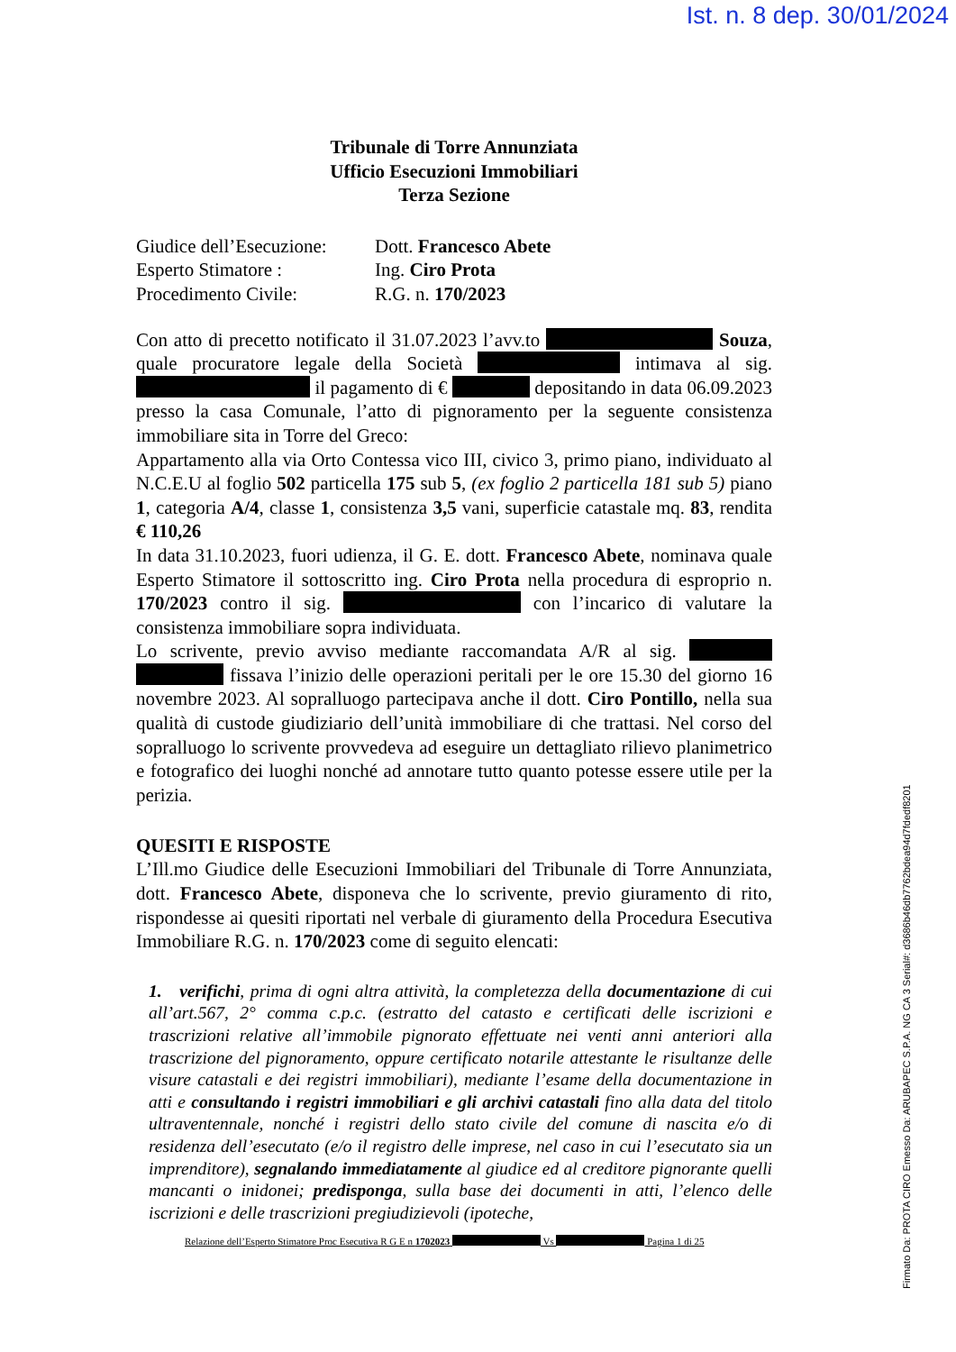Ist. n. 8 dep. 30/01/2024
Firmato Da: PROTA CIRO Emesso Da: ARUBAPEC S.P.A. NG CA 3 Serial#: d3686b46db7762bdea94d7fdedf8201
Tribunale di Torre Annunziata
Ufficio Esecuzioni Immobiliari
Terza Sezione
Giudice dell’Esecuzione: Dott. Francesco Abete Esperto Stimatore : Ing. Ciro Prota Procedimento Civile: R.G. n. 170/2023
Con atto di precetto notificato il 31.07.2023 l’avv.to Souza, quale procuratore legale della Società intimava al sig. il pagamento di € depositando in data 06.09.2023 presso la casa Comunale, l’atto di pignoramento per la seguente consistenza immobiliare sita in Torre del Greco:
Appartamento alla via Orto Contessa vico III, civico 3, primo piano, individuato al N.C.E.U al foglio 502 particella 175 sub 5, (ex foglio 2 particella 181 sub 5) piano 1, categoria A/4, classe 1, consistenza 3,5 vani, superficie catastale mq. 83, rendita € 110,26
In data 31.10.2023, fuori udienza, il G. E. dott. Francesco Abete, nominava quale Esperto Stimatore il sottoscritto ing. Ciro Prota nella procedura di esproprio n. 170/2023 contro il sig. con l’incarico di valutare la consistenza immobiliare sopra individuata.
Lo scrivente, previo avviso mediante raccomandata A/R al sig. fissava l’inizio delle operazioni peritali per le ore 15.30 del giorno 16 novembre 2023. Al sopralluogo partecipava anche il dott. Ciro Pontillo, nella sua qualità di custode giudiziario dell’unità immobiliare di che trattasi. Nel corso del sopralluogo lo scrivente provvedeva ad eseguire un dettagliato rilievo planimetrico e fotografico dei luoghi nonché ad annotare tutto quanto potesse essere utile per la perizia.
QUESITI E RISPOSTE
L’Ill.mo Giudice delle Esecuzioni Immobiliari del Tribunale di Torre Annunziata, dott. Francesco Abete, disponeva che lo scrivente, previo giuramento di rito, rispondesse ai quesiti riportati nel verbale di giuramento della Procedura Esecutiva Immobiliare R.G. n. 170/2023 come di seguito elencati:
1. verifichi, prima di ogni altra attività, la completezza della documentazione di cui all’art.567, 2° comma c.p.c. (estratto del catasto e certificati delle iscrizioni e trascrizioni relative all’immobile pignorato effettuate nei venti anni anteriori alla trascrizione del pignoramento, oppure certificato notarile attestante le risultanze delle visure catastali e dei registri immobiliari), mediante l’esame della documentazione in atti e consultando i registri immobiliari e gli archivi catastali fino alla data del titolo ultraventennale, nonché i registri dello stato civile del comune di nascita e/o di residenza dell’esecutato (e/o il registro delle imprese, nel caso in cui l’esecutato sia un imprenditore), segnalando immediatamente al giudice ed al creditore pignorante quelli mancanti o inidonei; predisponga, sulla base dei documenti in atti, l’elenco delle iscrizioni e delle trascrizioni pregiudizievoli (ipoteche,
Relazione dell’Esperto Stimatore Proc Esecutiva R G E n 1702023 Vs Pagina 1 di 25